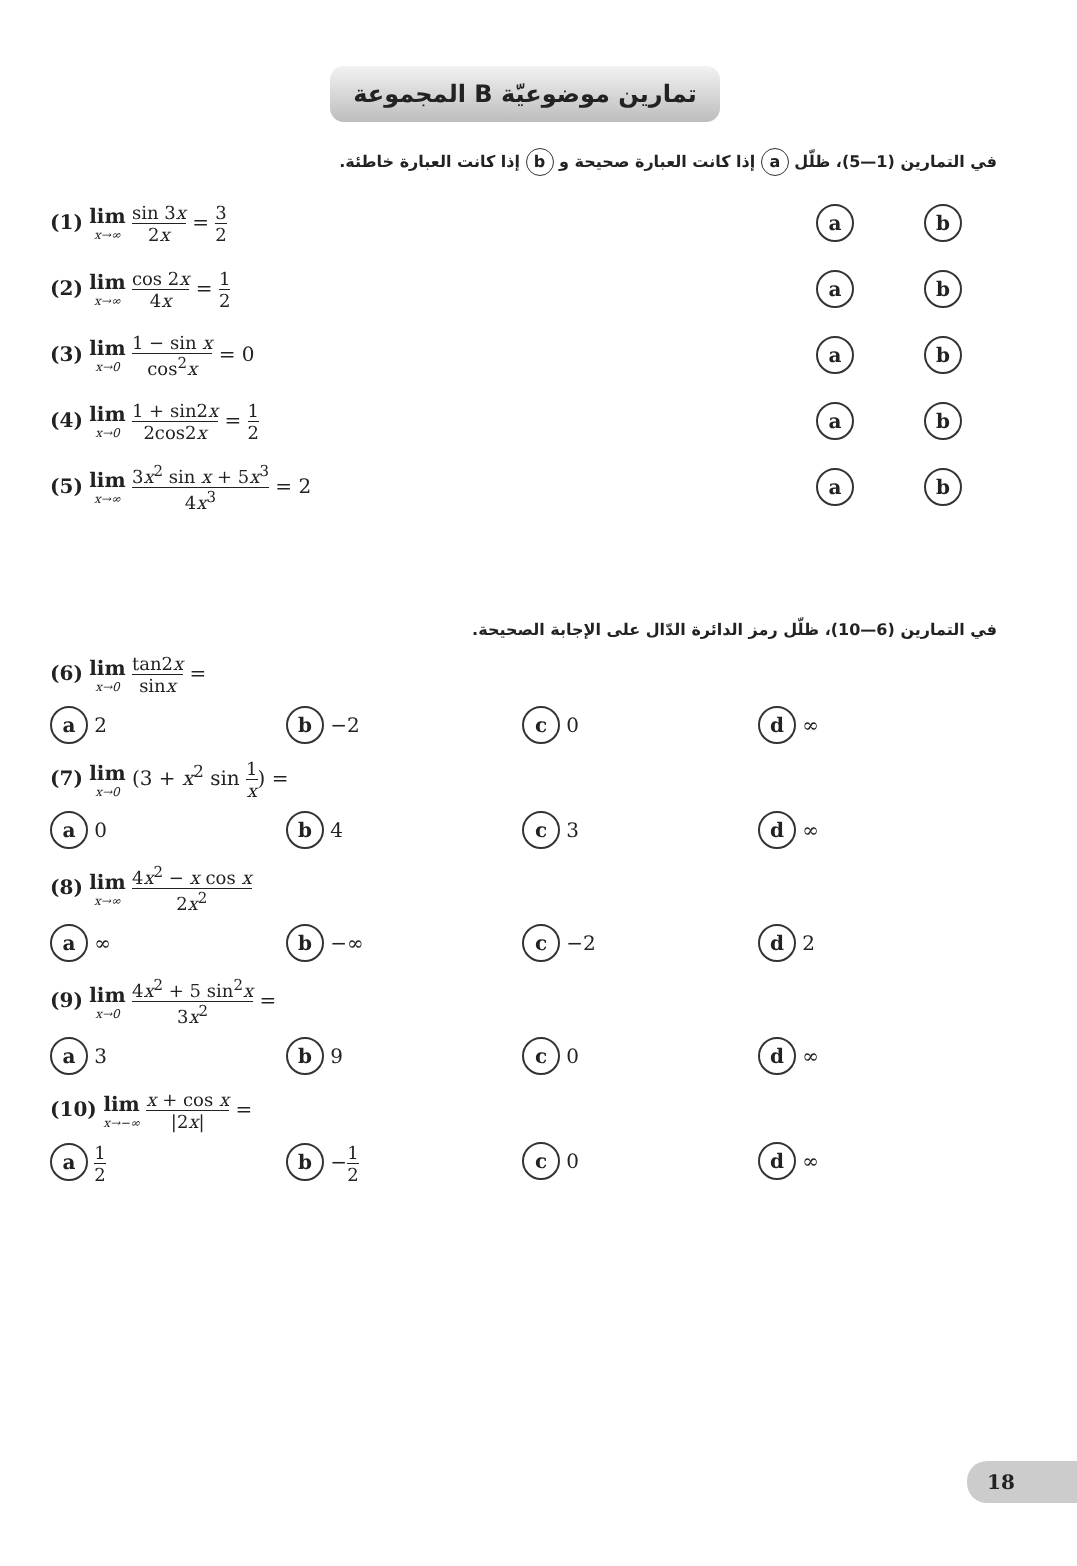المجموعة B تمارين موضوعيّة
في التمارين (1—5)، ظلّل a إذا كانت العبارة صحيحة و b إذا كانت العبارة خاطئة.
(1) lim x→∞ sin 3x 2x = 3 2
ab
(2) lim x→∞ cos 2x 4x = 1 2
ab
(3) lim x→0 1 − sin x cos<sup>2</sup>x = 0
ab
(4) lim x→0 1 + sin2x 2cos2x = 1 2
ab
(5) lim x→∞ 3x<sup>2</sup> sin x + 5x<sup>3</sup> 4x<sup>3</sup> = 2
ab
في التمارين (6—10)، ظلّل رمز الدائرة الدّال على الإجابة الصحيحة.
(6) lim x→0 tan2x sinx =
a 2
b −2
c 0
d ∞
(7) lim x→0 (3 + x<sup>2</sup> sin 1 x) =
a 0
b 4
c 3
d ∞
(8) lim x→∞ 4x<sup>2</sup> − x cos x 2x<sup>2</sup>
a ∞
b −∞
c −2
d 2
(9) lim x→0 4x<sup>2</sup> + 5 sin<sup>2</sup>x 3x<sup>2</sup> =
a 3
b 9
c 0
d ∞
(10) lim x→−∞ x + cos x |2x| =
a 1 2
b −1 2
c 0
d ∞
18